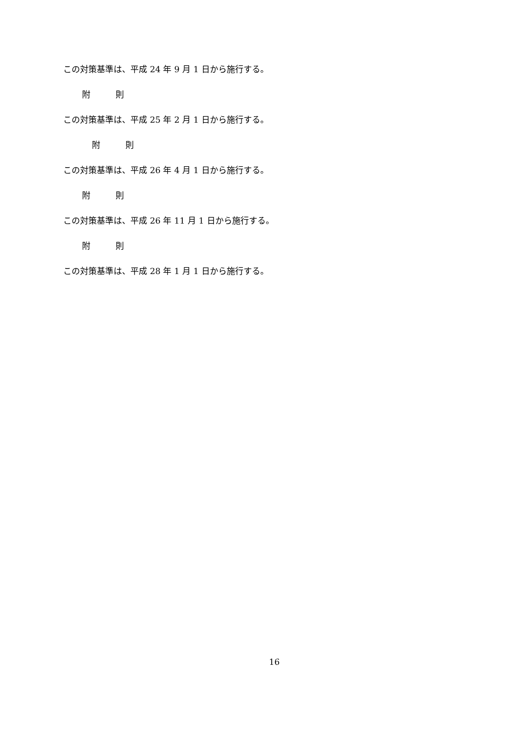この対策基準は、平成 24 年 9 月 1 日から施行する。
附　　　則
この対策基準は、平成 25 年 2 月 1 日から施行する。
附　　　則
この対策基準は、平成 26 年 4 月 1 日から施行する。
附　　　則
この対策基準は、平成 26 年 11 月 1 日から施行する。
附　　　則
この対策基準は、平成 28 年 1 月 1 日から施行する。
16